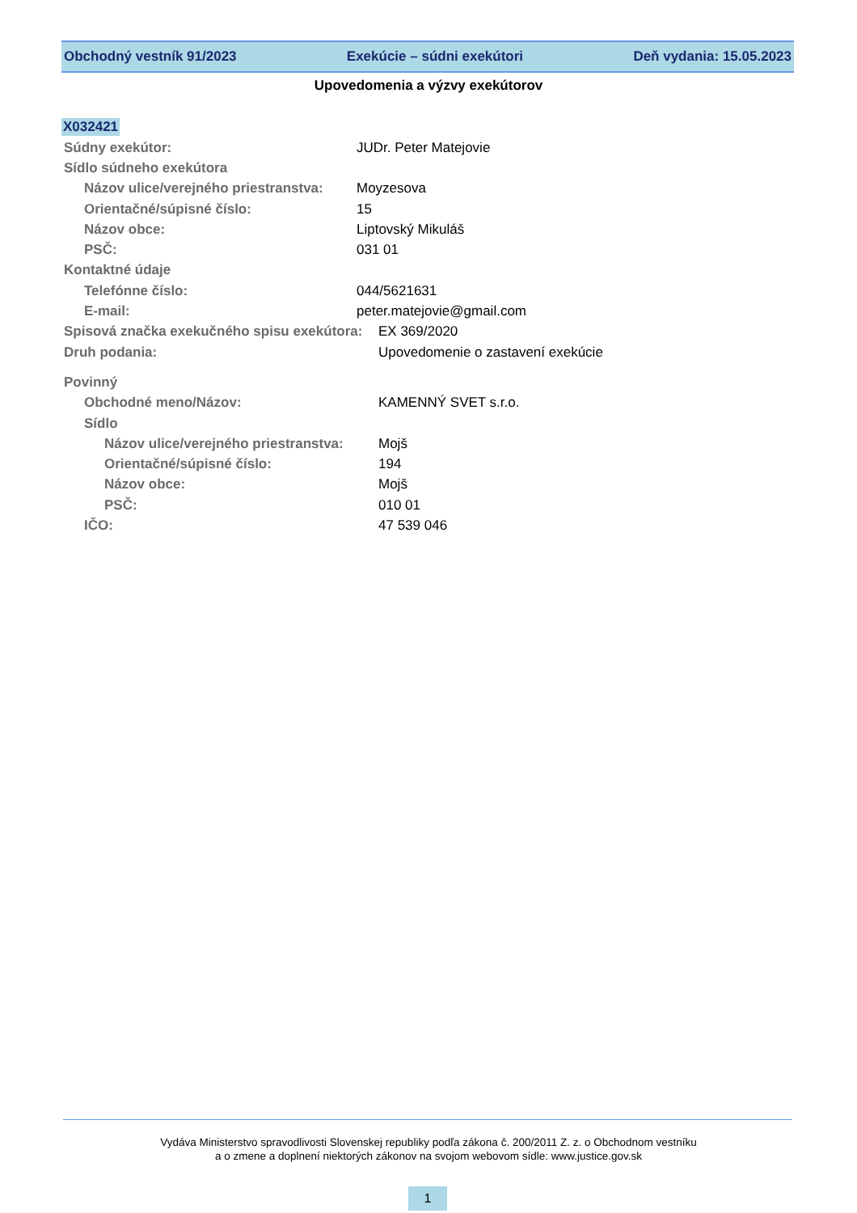Obchodný vestník 91/2023 Exekúcie – súdni exekútori Deň vydania: 15.05.2023
Upovedomenia a výzvy exekútorov
X032421
Súdny exekútor: JUDr. Peter Matejovie
Sídlo súdneho exekútora
Názov ulice/verejného priestranstva: Moyzesova
Orientačné/súpisné číslo: 15
Názov obce: Liptovský Mikuláš
PSČ: 031 01
Kontaktné údaje
Telefónne číslo: 044/5621631
E-mail: peter.matejovie@gmail.com
Spisová značka exekučného spisu exekútora: EX 369/2020
Druh podania: Upovedomenie o zastavení exekúcie
Povinný
Obchodné meno/Názov: KAMENNÝ SVET s.r.o.
Sídlo
Názov ulice/verejného priestranstva: Mojš
Orientačné/súpisné číslo: 194
Názov obce: Mojš
PSČ: 010 01
IČO: 47 539 046
Vydáva Ministerstvo spravodlivosti Slovenskej republiky podľa zákona č. 200/2011 Z. z. o Obchodnom vestníku
a o zmene a doplnení niektorých zákonov na svojom webovom sídle: www.justice.gov.sk
1